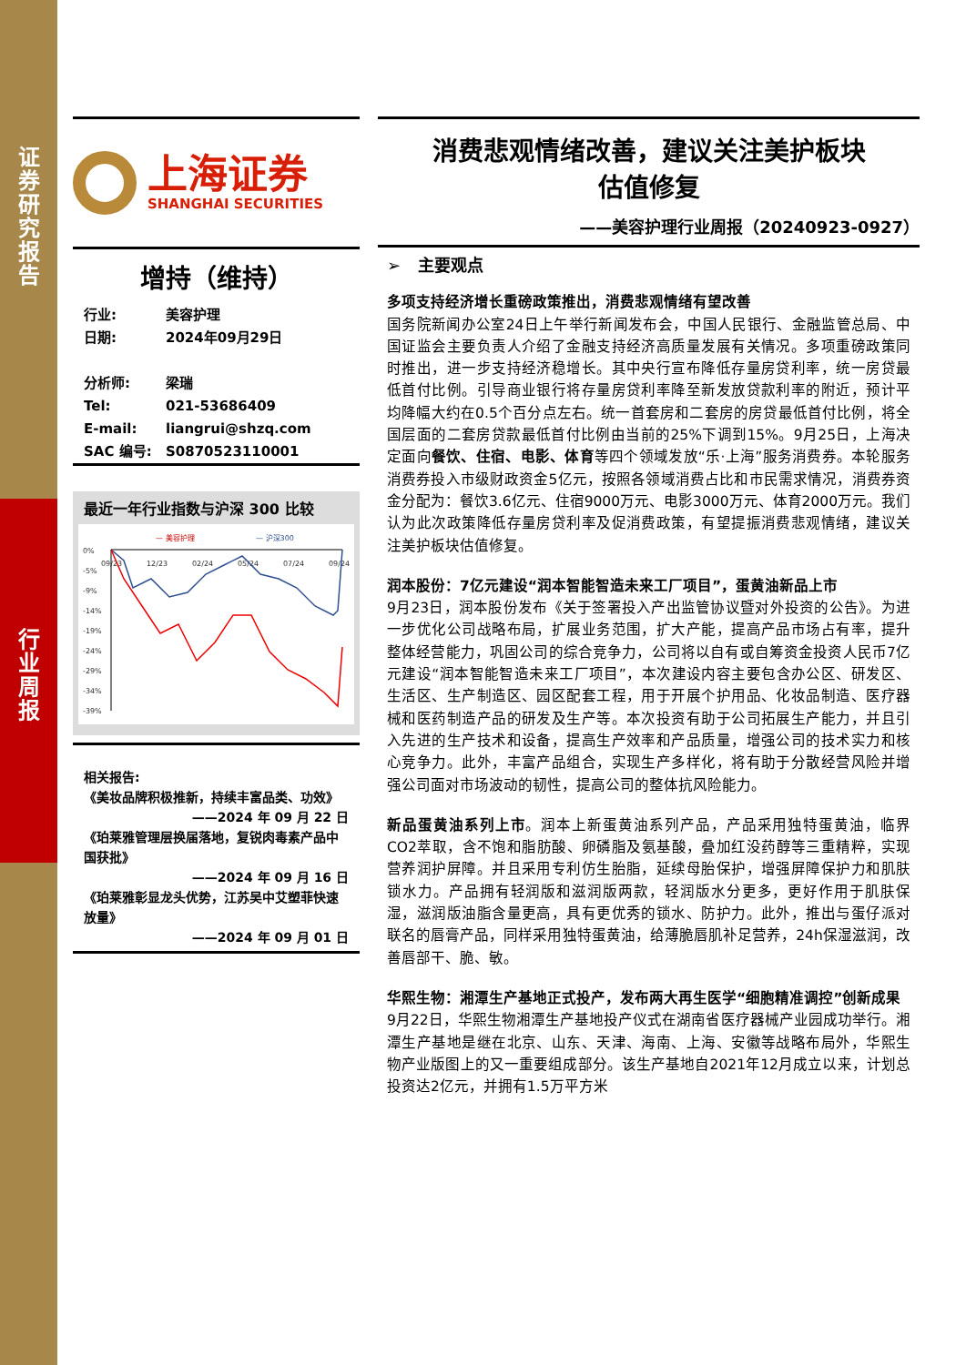证券研究报告
行业周报
上海证券
SHANGHAI SECURITIES
增持（维持）
行业: 美容护理
日期: 2024年09月29日
分析师: 梁瑞
Tel: 021-53686409
E-mail: liangrui@shzq.com
SAC 编号: S0870523110001
最近一年行业指数与沪深 300 比较
— 美容护理
— 沪深300
0%
-5%
-9%
-14%
-19%
-24%
-29%
-34%
-39%
09/23
12/23
02/24
05/24
07/24
09/24
相关报告:
《美妆品牌积极推新，持续丰富品类、功效》
——2024 年 09 月 22 日
《珀莱雅管理层换届落地，复锐肉毒素产品中国获批》
——2024 年 09 月 16 日
《珀莱雅彰显龙头优势，江苏吴中艾塑菲快速放量》
——2024 年 09 月 01 日
消费悲观情绪改善，建议关注美护板块
估值修复
——美容护理行业周报（20240923-0927）
➢ 主要观点
多项支持经济增长重磅政策推出，消费悲观情绪有望改善
国务院新闻办公室24日上午举行新闻发布会，中国人民银行、金融监管总局、中国证监会主要负责人介绍了金融支持经济高质量发展有关情况。多项重磅政策同时推出，进一步支持经济稳增长。其中央行宣布降低存量房贷利率，统一房贷最低首付比例。引导商业银行将存量房贷利率降至新发放贷款利率的附近，预计平均降幅大约在0.5个百分点左右。统一首套房和二套房的房贷最低首付比例，将全国层面的二套房贷款最低首付比例由当前的25%下调到15%。9月25日，上海决定面向餐饮、住宿、电影、体育等四个领域发放“乐·上海”服务消费券。本轮服务消费券投入市级财政资金5亿元，按照各领域消费占比和市民需求情况，消费券资金分配为：餐饮3.6亿元、住宿9000万元、电影3000万元、体育2000万元。我们认为此次政策降低存量房贷利率及促消费政策，有望提振消费悲观情绪，建议关注美护板块估值修复。
润本股份：7亿元建设“润本智能智造未来工厂项目”，蛋黄油新品上市
9月23日，润本股份发布《关于签署投入产出监管协议暨对外投资的公告》。为进一步优化公司战略布局，扩展业务范围，扩大产能，提高产品市场占有率，提升整体经营能力，巩固公司的综合竞争力，公司将以自有或自筹资金投资人民币7亿元建设“润本智能智造未来工厂项目”，本次建设内容主要包含办公区、研发区、生活区、生产制造区、园区配套工程，用于开展个护用品、化妆品制造、医疗器械和医药制造产品的研发及生产等。本次投资有助于公司拓展生产能力，并且引入先进的生产技术和设备，提高生产效率和产品质量，增强公司的技术实力和核心竞争力。此外，丰富产品组合，实现生产多样化，将有助于分散经营风险并增强公司面对市场波动的韧性，提高公司的整体抗风险能力。
新品蛋黄油系列上市。润本上新蛋黄油系列产品，产品采用独特蛋黄油，临界CO2萃取，含不饱和脂肪酸、卵磷脂及氨基酸，叠加红没药醇等三重精粹，实现营养润护屏障。并且采用专利仿生胎脂，延续母胎保护，增强屏障保护力和肌肤锁水力。产品拥有轻润版和滋润版两款，轻润版水分更多，更好作用于肌肤保湿，滋润版油脂含量更高，具有更优秀的锁水、防护力。此外，推出与蛋仔派对联名的唇膏产品，同样采用独特蛋黄油，给薄脆唇肌补足营养，24h保湿滋润，改善唇部干、脆、敏。
华熙生物：湘潭生产基地正式投产，发布两大再生医学“细胞精准调控”创新成果
9月22日，华熙生物湘潭生产基地投产仪式在湖南省医疗器械产业园成功举行。湘潭生产基地是继在北京、山东、天津、海南、上海、安徽等战略布局外，华熙生物产业版图上的又一重要组成部分。该生产基地自2021年12月成立以来，计划总投资达2亿元，并拥有1.5万平方米